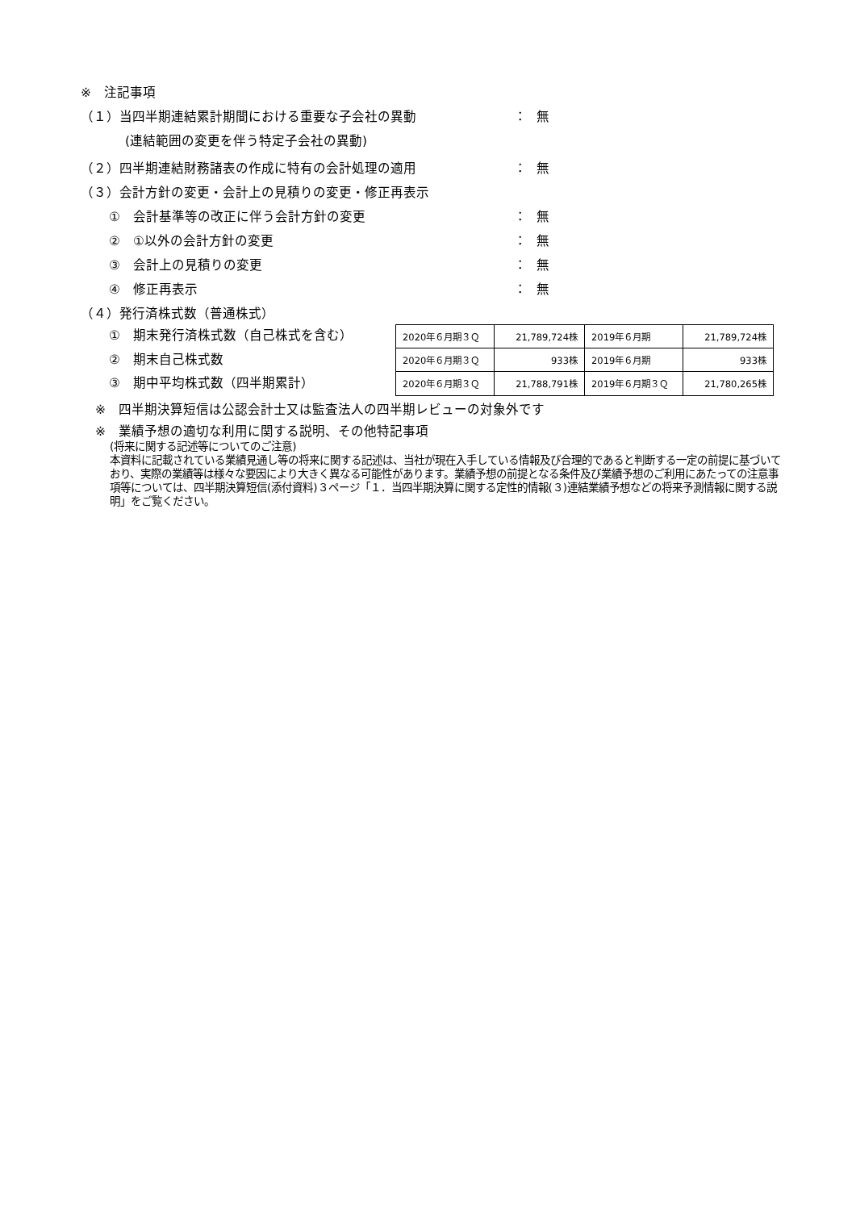※　注記事項
（１）当四半期連結累計期間における重要な子会社の異動 ： 無
(連結範囲の変更を伴う特定子会社の異動)
（２）四半期連結財務諸表の作成に特有の会計処理の適用 ： 無
（３）会計方針の変更・会計上の見積りの変更・修正再表示
①　会計基準等の改正に伴う会計方針の変更 ： 無
②　①以外の会計方針の変更 ： 無
③　会計上の見積りの変更 ： 無
④　修正再表示 ： 無
（４）発行済株式数（普通株式）
①　期末発行済株式数（自己株式を含む）
②　期末自己株式数
③　期中平均株式数（四半期累計）
| 2020年６月期３Ｑ | 21,789,724株 | 2019年６月期 | 21,789,724株 |
| 2020年６月期３Ｑ | 933株 | 2019年６月期 | 933株 |
| 2020年６月期３Ｑ | 21,788,791株 | 2019年６月期３Ｑ | 21,780,265株 |
※　四半期決算短信は公認会計士又は監査法人の四半期レビューの対象外です
※　業績予想の適切な利用に関する説明、その他特記事項
(将来に関する記述等についてのご注意)
本資料に記載されている業績見通し等の将来に関する記述は、当社が現在入手している情報及び合理的であると判断する一定の前提に基づいており、実際の業績等は様々な要因により大きく異なる可能性があります。業績予想の前提となる条件及び業績予想のご利用にあたっての注意事項等については、四半期決算短信(添付資料)３ページ「１．当四半期決算に関する定性的情報(３)連結業績予想などの将来予測情報に関する説明」をご覧ください。